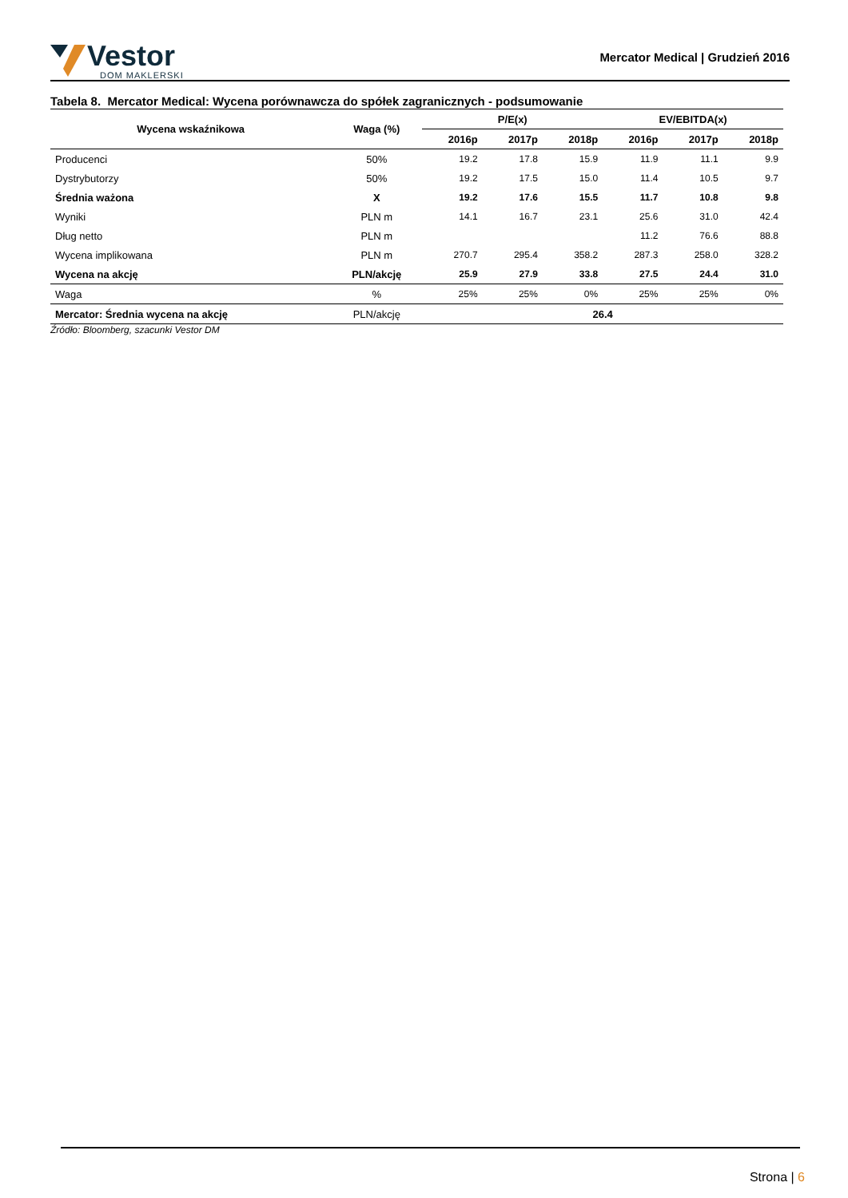Vestor
DOM MAKLERSKI
Mercator Medical | Grudzień 2016
Tabela 8. Mercator Medical: Wycena porównawcza do spółek zagranicznych - podsumowanie
| Wycena wskaźnikowa | Waga (%) | P/E(x) | | | EV/EBITDA(x) | | |
| --- | --- | --- | --- | --- | --- | --- | --- |
| | | 2016p | 2017p | 2018p | 2016p | 2017p | 2018p |
| Producenci | 50% | 19.2 | 17.8 | 15.9 | 11.9 | 11.1 | 9.9 |
| Dystrybutorzy | 50% | 19.2 | 17.5 | 15.0 | 11.4 | 10.5 | 9.7 |
| Średnia ważona | X | 19.2 | 17.6 | 15.5 | 11.7 | 10.8 | 9.8 |
| Wyniki | PLN m | 14.1 | 16.7 | 23.1 | 25.6 | 31.0 | 42.4 |
| Dług netto | PLN m | | | | 11.2 | 76.6 | 88.8 |
| Wycena implikowana | PLN m | 270.7 | 295.4 | 358.2 | 287.3 | 258.0 | 328.2 |
| Wycena na akcję | PLN/akcję | 25.9 | 27.9 | 33.8 | 27.5 | 24.4 | 31.0 |
| Waga | % | 25% | 25% | 0% | 25% | 25% | 0% |
| Mercator: Średnia wycena na akcję | PLN/akcję | 26.4 | | | | | |
Źródło: Bloomberg, szacunki Vestor DM
Strona | 6